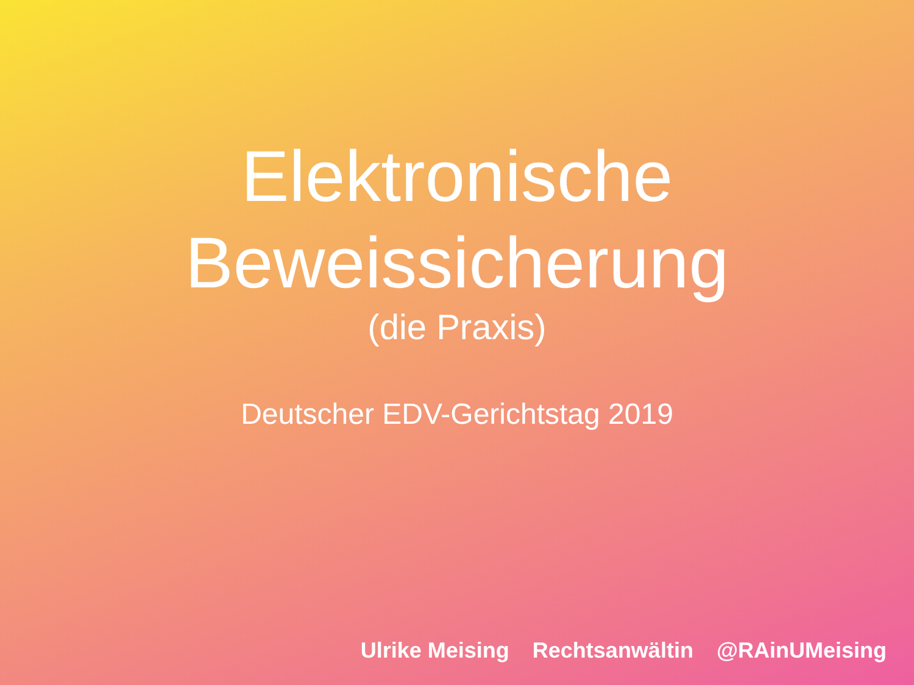Elektronische
Beweissicherung
(die Praxis)
Deutscher EDV-Gerichtstag 2019
Ulrike Meising Rechtsanwältin @RAinUMeising